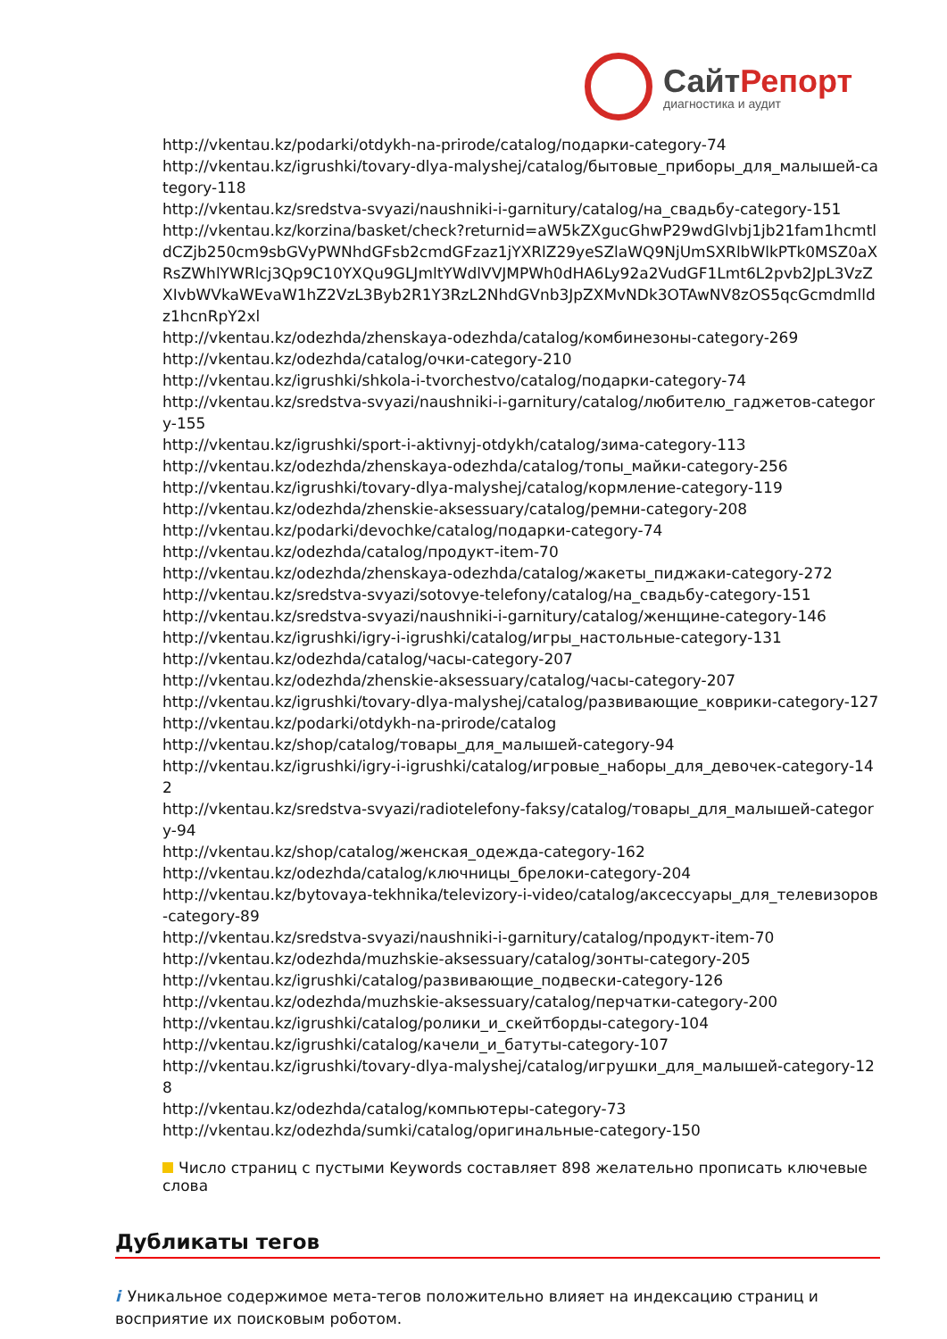СайтРепорт
диагностика и аудит
http://vkentau.kz/podarki/otdykh-na-prirode/catalog/подарки-category-74
http://vkentau.kz/igrushki/tovary-dlya-malyshej/catalog/бытовые_приборы_для_малышей-category-118
http://vkentau.kz/sredstva-svyazi/naushniki-i-garnitury/catalog/на_свадьбу-category-151
http://vkentau.kz/korzina/basket/check?returnid=aW5kZXgucGhwP29wdGlvbj1jb21fam1hcmtldCZjb250cm9sbGVyPWNhdGFsb2cmdGFzaz1jYXRlZ29yeSZlaWQ9NjUmSXRlbWlkPTk0MSZ0aXRsZWhlYWRlcj3Qp9C10YXQu9GLJmltYWdlVVJMPWh0dHA6Ly92a2VudGF1Lmt6L2pvb2JpL3VzZXIvbWVkaWEvaW1hZ2VzL3Byb2R1Y3RzL2NhdGVnb3JpZXMvNDk3OTAwNV8zOS5qcGcmdmlldz1hcnRpY2xl
http://vkentau.kz/odezhda/zhenskaya-odezhda/catalog/комбинезоны-category-269
http://vkentau.kz/odezhda/catalog/очки-category-210
http://vkentau.kz/igrushki/shkola-i-tvorchestvo/catalog/подарки-category-74
http://vkentau.kz/sredstva-svyazi/naushniki-i-garnitury/catalog/любителю_гаджетов-category-155
http://vkentau.kz/igrushki/sport-i-aktivnyj-otdykh/catalog/зима-category-113
http://vkentau.kz/odezhda/zhenskaya-odezhda/catalog/топы_майки-category-256
http://vkentau.kz/igrushki/tovary-dlya-malyshej/catalog/кормление-category-119
http://vkentau.kz/odezhda/zhenskie-aksessuary/catalog/ремни-category-208
http://vkentau.kz/podarki/devochke/catalog/подарки-category-74
http://vkentau.kz/odezhda/catalog/продукт-item-70
http://vkentau.kz/odezhda/zhenskaya-odezhda/catalog/жакеты_пиджаки-category-272
http://vkentau.kz/sredstva-svyazi/sotovye-telefony/catalog/на_свадьбу-category-151
http://vkentau.kz/sredstva-svyazi/naushniki-i-garnitury/catalog/женщине-category-146
http://vkentau.kz/igrushki/igry-i-igrushki/catalog/игры_настольные-category-131
http://vkentau.kz/odezhda/catalog/часы-category-207
http://vkentau.kz/odezhda/zhenskie-aksessuary/catalog/часы-category-207
http://vkentau.kz/igrushki/tovary-dlya-malyshej/catalog/развивающие_коврики-category-127
http://vkentau.kz/podarki/otdykh-na-prirode/catalog
http://vkentau.kz/shop/catalog/товары_для_малышей-category-94
http://vkentau.kz/igrushki/igry-i-igrushki/catalog/игровые_наборы_для_девочек-category-142
http://vkentau.kz/sredstva-svyazi/radiotelefony-faksy/catalog/товары_для_малышей-category-94
http://vkentau.kz/shop/catalog/женская_одежда-category-162
http://vkentau.kz/odezhda/catalog/ключницы_брелоки-category-204
http://vkentau.kz/bytovaya-tekhnika/televizory-i-video/catalog/аксессуары_для_телевизоров-category-89
http://vkentau.kz/sredstva-svyazi/naushniki-i-garnitury/catalog/продукт-item-70
http://vkentau.kz/odezhda/muzhskie-aksessuary/catalog/зонты-category-205
http://vkentau.kz/igrushki/catalog/развивающие_подвески-category-126
http://vkentau.kz/odezhda/muzhskie-aksessuary/catalog/перчатки-category-200
http://vkentau.kz/igrushki/catalog/ролики_и_скейтборды-category-104
http://vkentau.kz/igrushki/catalog/качели_и_батуты-category-107
http://vkentau.kz/igrushki/tovary-dlya-malyshej/catalog/игрушки_для_малышей-category-128
http://vkentau.kz/odezhda/catalog/компьютеры-category-73
http://vkentau.kz/odezhda/sumki/catalog/оригинальные-category-150
Число страниц с пустыми Keywords составляет 898 желательно прописать ключевые слова
Дубликаты тегов
i Уникальное содержимое мета-тегов положительно влияет на индексацию страниц и восприятие их поисковым роботом.